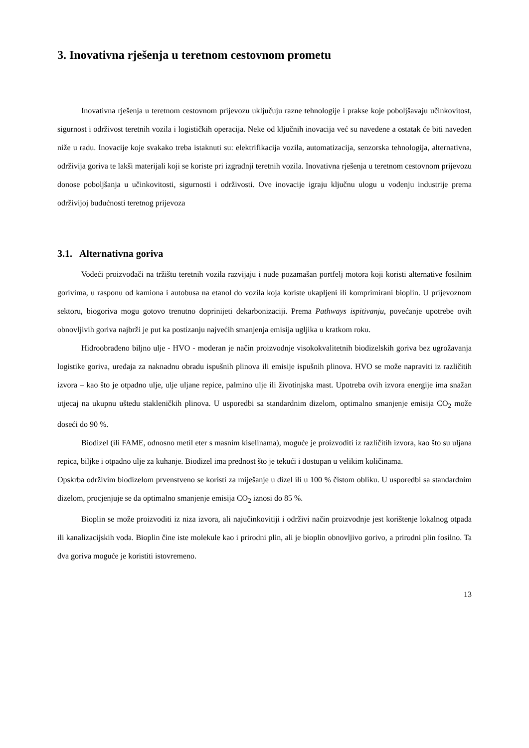3. Inovativna rješenja u teretnom cestovnom prometu
Inovativna rješenja u teretnom cestovnom prijevozu uključuju razne tehnologije i prakse koje poboljšavaju učinkovitost, sigurnost i održivost teretnih vozila i logističkih operacija. Neke od ključnih inovacija već su navedene a ostatak će biti naveden niže u radu. Inovacije koje svakako treba istaknuti su: elektrifikacija vozila, automatizacija, senzorska tehnologija, alternativna, održivija goriva te lakši materijali koji se koriste pri izgradnji teretnih vozila. Inovativna rješenja u teretnom cestovnom prijevozu donose poboljšanja u učinkovitosti, sigurnosti i održivosti. Ove inovacije igraju ključnu ulogu u vođenju industrije prema održivijoj budućnosti teretnog prijevoza
3.1. Alternativna goriva
Vodeći proizvođači na tržištu teretnih vozila razvijaju i nude pozamašan portfelj motora koji koristi alternative fosilnim gorivima, u rasponu od kamiona i autobusa na etanol do vozila koja koriste ukapljeni ili komprimirani bioplin. U prijevoznom sektoru, biogoriva mogu gotovo trenutno doprinijeti dekarbonizaciji. Prema Pathways ispitivanju, povećanje upotrebe ovih obnovljivih goriva najbrži je put ka postizanju najvećih smanjenja emisija ugljika u kratkom roku.
Hidroobrađeno biljno ulje - HVO - moderan je način proizvodnje visokokvalitetnih biodizelskih goriva bez ugrožavanja logistike goriva, uređaja za naknadnu obradu ispušnih plinova ili emisije ispušnih plinova. HVO se može napraviti iz različitih izvora – kao što je otpadno ulje, ulje uljane repice, palmino ulje ili životinjska mast. Upotreba ovih izvora energije ima snažan utjecaj na ukupnu uštedu stakleničkih plinova. U usporedbi sa standardnim dizelom, optimalno smanjenje emisija CO<sub>2</sub> može doseći do 90 %.
Biodizel (ili FAME, odnosno metil eter s masnim kiselinama), moguće je proizvoditi iz različitih izvora, kao što su uljana repica, biljke i otpadno ulje za kuhanje. Biodizel ima prednost što je tekući i dostupan u velikim količinama.
Opskrba održivim biodizelom prvenstveno se koristi za miješanje u dizel ili u 100 % čistom obliku. U usporedbi sa standardnim dizelom, procjenjuje se da optimalno smanjenje emisija CO<sub>2</sub> iznosi do 85 %.
Bioplin se može proizvoditi iz niza izvora, ali najučinkovitiji i održivi način proizvodnje jest korištenje lokalnog otpada ili kanalizacijskih voda. Bioplin čine iste molekule kao i prirodni plin, ali je bioplin obnovljivo gorivo, a prirodni plin fosilno. Ta dva goriva moguće je koristiti istovremeno.
13